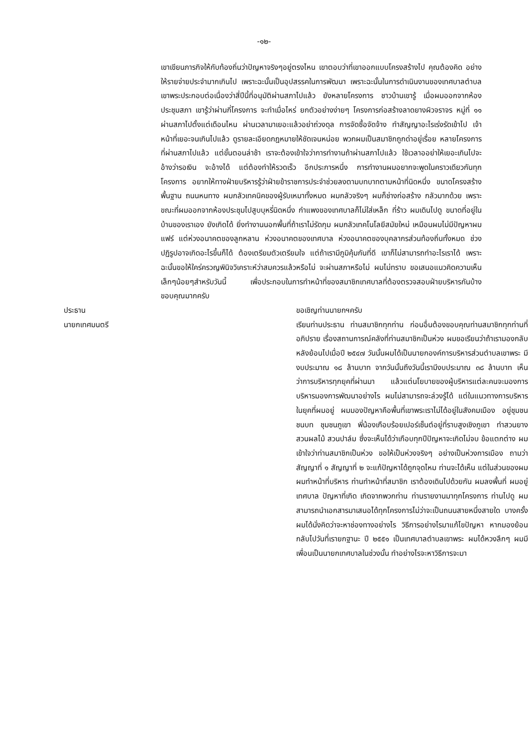-๑๒-
เขาเขียนภารกิจให้กับท้องถิ่นว่าปัญหาจริงๆอยู่ตรงไหน เขาตอบว่าที่เขาออกแบบโครงสร้างไป คุณต้องคิด อย่างให้รายจ่ายประจำมากเกินไป เพราะฉะนั้นเป็นอุปสรรคในการพัฒนา เพราะฉะนั้นในการดำเนินงานของเทศบาลตำบลเขาพระประกอบต่อเนื่องว่าสี่ปีนี้ที่อนุมัติผ่านสภาไปแล้ว ยังหลายโครงการ ชาวบ้านเขารู้ เมื่อผมออกจากห้องประชุมสภา เขารู้ว่าผ่านกี่โครงการ จะทำเมื่อไหร่ ยกตัวอย่างง่ายๆ โครงการก่อสร้างลาดยางผิวจราจร หมู่ที่ ๑๑ ผ่านสภาไปตั้งแต่เดือนไหน ผ่านเวลามาเยอะแล้วอย่าถ่วงดุล การจัดซื้อจัดจ้าง ทำสัญญาอะไรเร่งรัดเข้าไป เจ้าหน้าที่เยอะจนเกินไปแล้ว ดูรายละเอียดกฎหมายให้ชัดเจนหน่อย พวกผมเป็นสมาชิกถูกด่าอยู่เรื่อย หลายโครงการที่ผ่านสภาไปแล้ว แต่ขั้นตอนล่าช้า เราจะต้องเข้าใจว่าการทำงานถ้าผ่านสภาไปแล้ว ใช้เวลาออย่าให้เยอะเกินไปจะอ้างว่ารอเงิน จะอ้างได้ แต่ต้องทำให้รวดเร็ว อีกประการหนึ่ง การทำงานผมอยากจะพูดในคราวเดียวกันทุกโครงการ อยากให้ทางฝ่ายบริหารรู้ว่าฝ่ายข้าราชการประจำช่วยลงตามบทบาทตามหน้าที่นิดหนึ่ง ขนาดโครงสร้างพื้นฐาน ถนนหนทาง ผมกลัวเทคนิคของผู้รับเหมาทั้งหมด ผมกลัวจริงๆ ผมก็ช่างก่อสร้าง กลัวมากด้วย เพราะขณะที่ผมออกจากห้องประชุมไปสูบบุหรี่นิดหนึ่ง กำแพงของเทศบาลก็ไม่ใส่เหล็ก ที่ร้าว ผมเดินไปดู ขนาดที่อยู่ในบ้านของเราเอง ยังเกิดได้ ยิ่งทำงานนอกพื้นที่ถ้าเราไม่รัดกุม ผมกลัวเทคโนโลยีสมัยใหม่ เหมือนผมไม่มีปัญหาผมแฟร์ แต่ห่วงอนาคตของลูกหลาน ห่วงอนาคตของเทศบาล ห่วงอนาคตของบุคลากรส่วนท้องถิ่นทั้งหมด ช่วงปฏิรูปอาจเกิดอะไรขึ้นก็ได้ ต้องเตรียมตัวเตรียมใจ แต่ถ้าเรามีภูมิคุ้มกันที่ดี เขาก็ไม่สามารถทำอะไรเราได้ เพราะฉะนั้นขอให้ใคร่ครวญพินิจวิเคราะห์ว่าสมควรแล้วหรือไม่ จะผ่านสภาหรือไม่ ผมไม่ทราบ ขอเสนอแนวคิดความเห็นเล็กๆน้อยๆสำหรับวันนี้ เพื่อประกอบในการทำหน้าที่ของสมาชิกเทศบาลที่ต้องตรวจสอบฝ่ายบริหารกันบ้าง ขอบคุณมากครับ
ประธาน ขอเชิญท่านนายกฯครับ
นายกเทศมนตรี เรียนท่านประธาน ท่านสมาชิกทุกท่าน ก่อนอื่นต้องขอบคุณท่านสมาชิกทุกท่านที่อภิปราย เรื่องสถานการณ์คลังที่ท่านสมาชิกเป็นห่วง ผมขอเรียนว่าถ้าเรามองกลับหลังย้อนไปเมื่อปี ๒๕๔๗ วันนั้นผมได้เป็นนายกองค์การบริหารส่วนตำบลเขาพระ มีงบประมาณ ๑๘ ล้านบาท จากวันนั้นถึงวันนี้เรามีงบประมาณ ๓๘ ล้านบาท เห็นว่าการบริหารทุกยุคที่ผ่านมา แล้วแต่นโยบายของผู้บริหารแต่ละคนจะมองการบริหารมองการพัฒนาอย่างไร ผมไม่สามารถจะล่วงรู้ได้ แต่ในแนวทางการบริหารในยุคที่ผมอยู่ ผมมองปัญหาคือพื้นที่เขาพระเราไม่ได้อยู่ในสังคมเมือง อยู่ชุมชนชนบท ชุมชนภูเขา พี่น้องเกือบร้อยเปอร์เซ็นต์อยู่ที่ราบสูงเชิงภูเขา ทำสวนยาง สวนผลไม้ สวนปาล์ม ซึ่งจะเห็นได้ว่าเกือบทุกปีปัญหาจะเกิดไม่จบ ข้อแตกต่าง ผมเข้าใจว่าท่านสมาชิกเป็นห่วง ขอให้เป็นห่วงจริงๆ อย่างเป็นห่วงการเมือง ถามว่าสัญญาที่ ๑ สัญญาที่ ๒ จะแก้ปัญหาได้ถูกจุดไหม ท่านจะได้เห็น แต่ในส่วนของผม ผมทำหน้าที่บริหาร ท่านทำหน้าที่สมาชิก เราต้องเดินไปด้วยกัน ผมลงพื้นที่ ผมอยู่เทศบาล ปัญหาที่เกิด เกิดจากพวกท่าน ท่านรายงานมาทุกโครงการ ท่านไปดู ผมสามารถนำเอกสารมาเสนอได้ทุกโครงการไม่ว่าจะเป็นถนนสายหนึ่งสายใด บางครั้งผมได้นั่งคิดว่าจะหาช่องทางอย่างไร วิธีการอย่างไรมาแก้ไขปัญหา หากมองย้อนกลับไปวันที่เรายกฐานะ ปี ๒๕๕๑ เป็นเทศบาลตำบลเขาพระ ผมได้หวงลึกๆ ผมมีเพื่อนเป็นนายกเทศบาลในช่วงนั้น ทำอย่างไรจะหาวิธีการจะมา